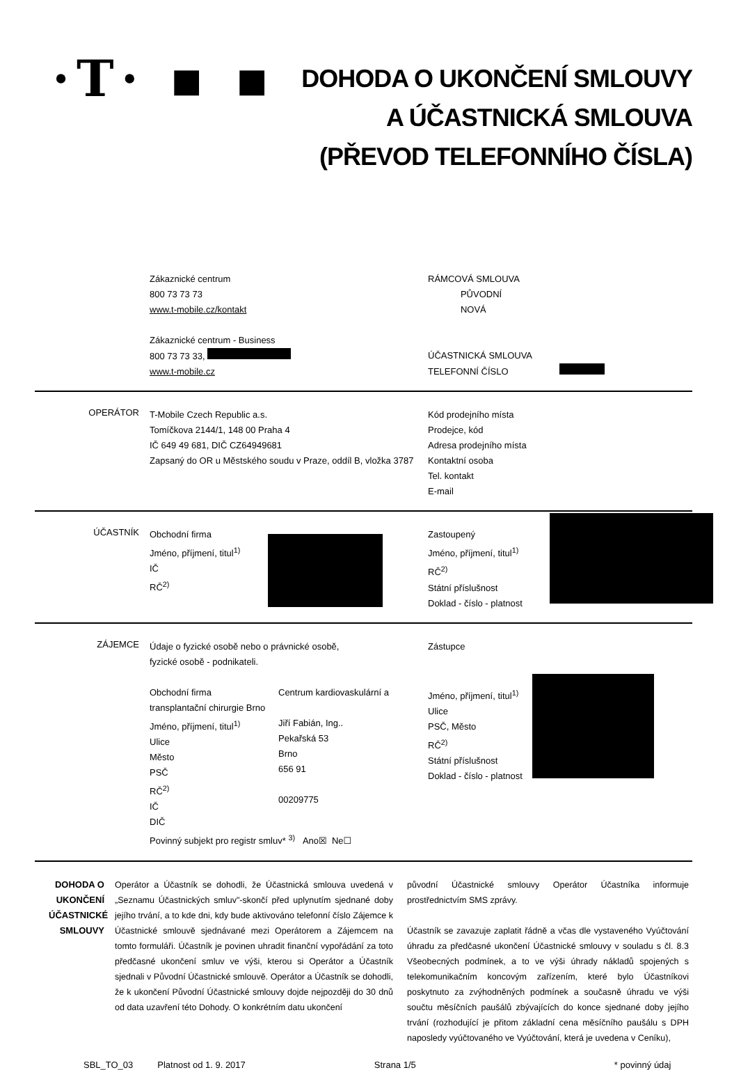·T· ▪ ▪
DOHODA O UKONČENÍ SMLOUVY
A ÚČASTNICKÁ SMLOUVA
(PŘEVOD TELEFONNÍHO ČÍSLA)
Zákaznické centrum
800 73 73 73
www.t-mobile.cz/kontakt
Zákaznické centrum - Business
800 73 73 33,
www.t-mobile.cz
RÁMCOVÁ SMLOUVA
PŮVODNÍ
NOVÁ
ÚČASTNICKÁ SMLOUVA
TELEFONNÍ ČÍSLO
OPERÁTOR
T-Mobile Czech Republic a.s.
Tomíčkova 2144/1, 148 00 Praha 4
IČ 649 49 681, DIČ CZ64949681
Zapsaný do OR u Městského soudu v Praze, oddíl B, vložka 3787
Kód prodejního místa
Prodejce, kód
Adresa prodejního místa
Kontaktní osoba
Tel. kontakt
E-mail
ÚČASTNÍK
Obchodní firma
Jméno, příjmení, titul<sup>1)</sup>
IČ
RČ<sup>2)</sup>
Zastoupený
Jméno, příjmení, titul<sup>1)</sup>
RČ<sup>2)</sup>
Státní příslušnost
Doklad - číslo - platnost
ZÁJEMCE
Údaje o fyzické osobě nebo o právnické osobě,
fyzické osobě - podnikateli.
Obchodní firma Centrum kardiovaskulární a
transplantační chirurgie Brno
Jméno, příjmení, titul<sup>1)</sup>
Ulice
Město
PSČ
RČ<sup>2)</sup>
IČ
DIČ
Jiří Fabián, Ing..
Pekařská 53
Brno
656 91
00209775
Povinný subjekt pro registr smluv* <sup>3)</sup> Ano☒ Ne☐
Zástupce
Jméno, příjmení, titul<sup>1)</sup>
Ulice
PSČ, Město
RČ<sup>2)</sup>
Státní příslušnost
Doklad - číslo - platnost
DOHODA O UKONČENÍ ÚČASTNICKÉ SMLOUVY
Operátor a Účastník se dohodli, že Účastnická smlouva uvedená v „Seznamu Účastnických smluv"-skončí před uplynutím sjednané doby jejího trvání, a to kde dni, kdy bude aktivováno telefonní číslo Zájemce k Účastnické smlouvě sjednávané mezi Operátorem a Zájemcem na tomto formuláři. Účastník je povinen uhradit finanční vypořádání za toto předčasné ukončení smluv ve výši, kterou si Operátor a Účastník sjednali v Původní Účastnické smlouvě. Operátor a Účastník se dohodli, že k ukončení Původní Účastnické smlouvy dojde nejpozději do 30 dnů od data uzavření této Dohody. O konkrétním datu ukončení
původní Účastnické smlouvy Operátor Účastníka informuje prostřednictvím SMS zprávy.
Účastník se zavazuje zaplatit řádně a včas dle vystaveného Vyúčtování úhradu za předčasné ukončení Účastnické smlouvy v souladu s čl. 8.3 Všeobecných podmínek, a to ve výši úhrady nákladů spojených s telekomunikačním koncovým zařízením, které bylo Účastníkovi poskytnuto za zvýhodněných podmínek a současně úhradu ve výši součtu měsíčních paušálů zbývajících do konce sjednané doby jejího trvání (rozhodující je přitom základní cena měsíčního paušálu s DPH naposledy vyúčtovaného ve Vyúčtování, která je uvedena v Ceníku),
SBL_TO_03 Platnost od 1. 9. 2017 Strana 1/5 * povinný údaj